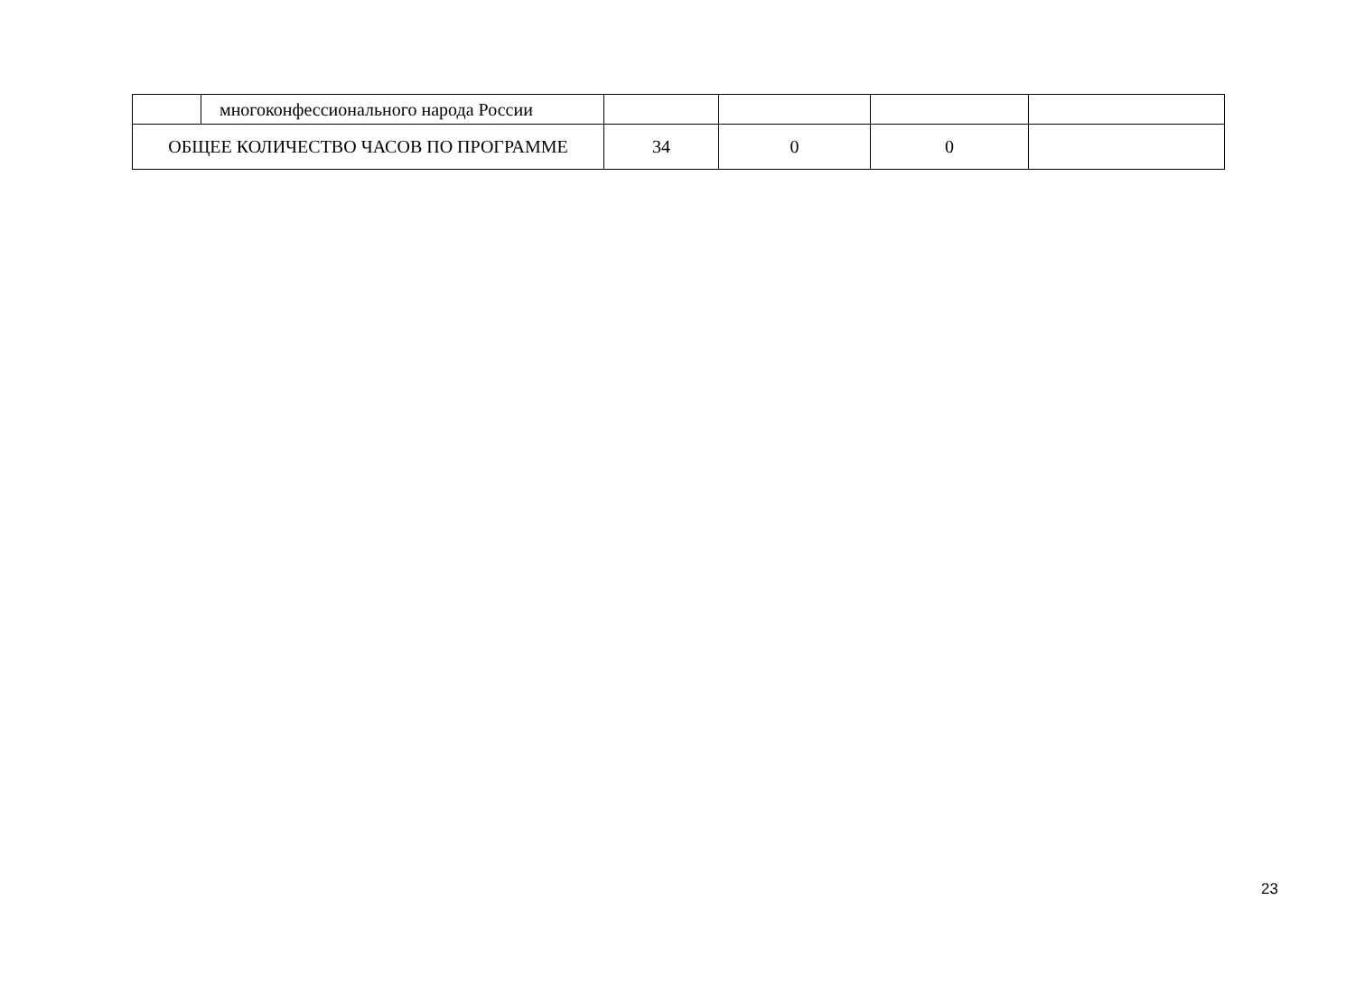| | многоконфессионального народа России | | | | |
| ОБЩЕЕ КОЛИЧЕСТВО ЧАСОВ ПО ПРОГРАММЕ | | 34 | 0 | 0 | |
23